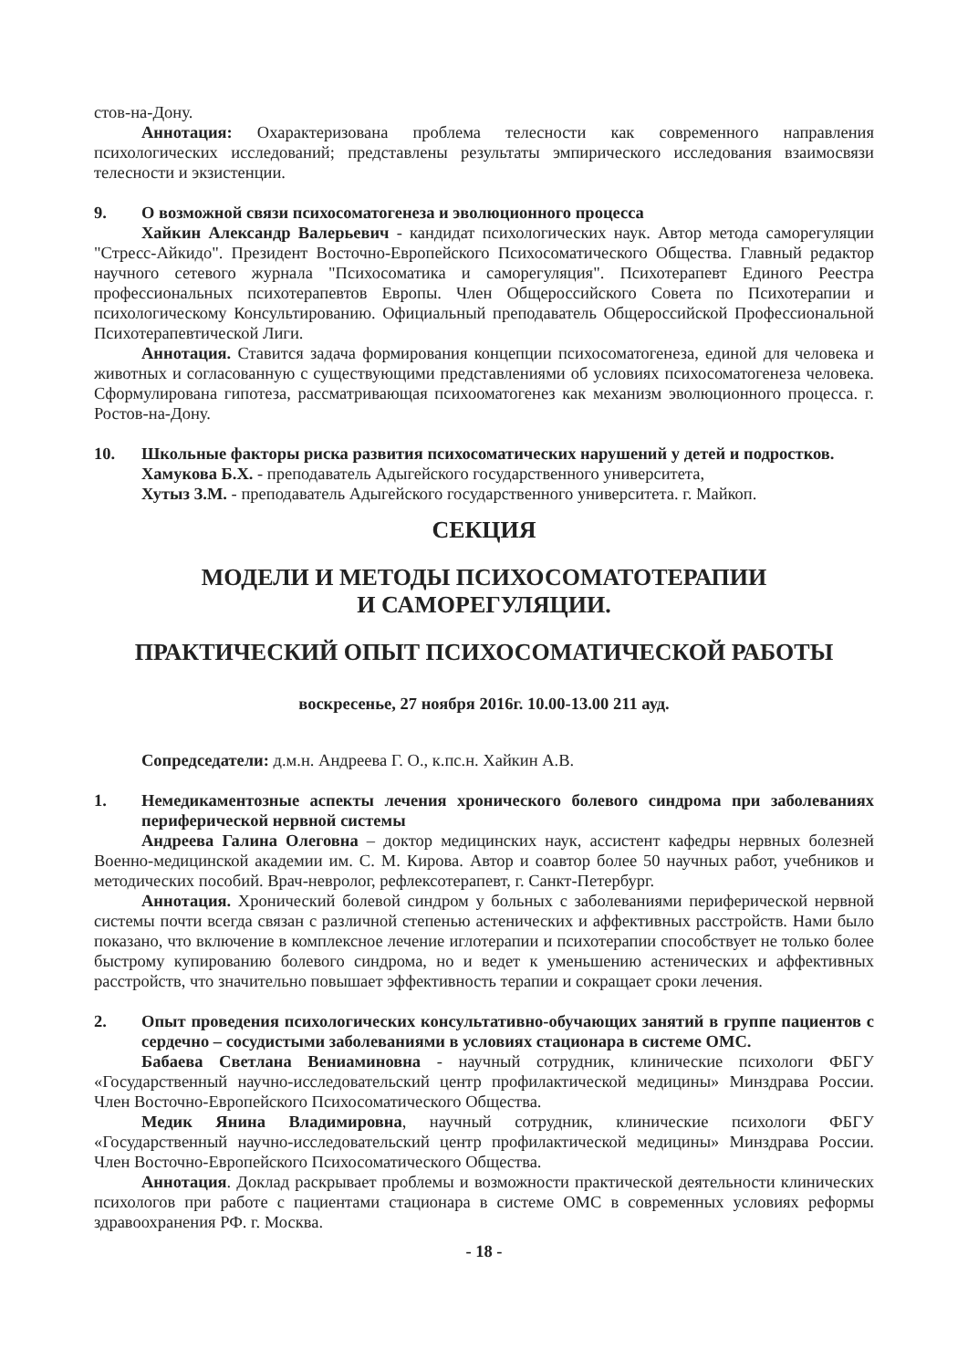стов-на-Дону.
Аннотация: Охарактеризована проблема телесности как современного направления психологических исследований; представлены результаты эмпирического исследования взаимосвязи телесности и экзистенции.
9. О возможной связи психосоматогенеза и эволюционного процесса
Хайкин Александр Валерьевич - кандидат психологических наук. Автор метода саморегуляции "Стресс-Айкидо". Президент Восточно-Европейского Психосоматического Общества. Главный редактор научного сетевого журнала "Психосоматика и саморегуляция". Психотерапевт Единого Реестра профессиональных психотерапевтов Европы. Член Общероссийского Совета по Психотерапии и психологическому Консультированию. Официальный преподаватель Общероссийской Профессиональной Психотерапевтической Лиги.
Аннотация. Ставится задача формирования концепции психосоматогенеза, единой для человека и животных и согласованную с существующими представлениями об условиях психосоматогенеза человека. Сформулирована гипотеза, рассматривающая психооматогенез как механизм эволюционного процесса. г. Ростов-на-Дону.
10. Школьные факторы риска развития психосоматических нарушений у детей и подростков.
Хамукова Б.Х. - преподаватель Адыгейского государственного университета,
Хутыз З.М. - преподаватель Адыгейского государственного университета. г. Майкоп.
СЕКЦИЯ
МОДЕЛИ И МЕТОДЫ ПСИХОСОМАТОТЕРАПИИ
И САМОРЕГУЛЯЦИИ.
ПРАКТИЧЕСКИЙ ОПЫТ ПСИХОСОМАТИЧЕСКОЙ РАБОТЫ
воскресенье, 27 ноября 2016г. 10.00-13.00 211 ауд.
Сопредседатели: д.м.н. Андреева Г. О., к.пс.н. Хайкин А.В.
1. Немедикаментозные аспекты лечения хронического болевого синдрома при заболеваниях периферической нервной системы
Андреева Галина Олеговна – доктор медицинских наук, ассистент кафедры нервных болезней Военно-медицинской академии им. С. М. Кирова. Автор и соавтор более 50 научных работ, учебников и методических пособий. Врач-невролог, рефлексотерапевт, г. Санкт-Петербург.
Аннотация. Хронический болевой синдром у больных с заболеваниями периферической нервной системы почти всегда связан с различной степенью астенических и аффективных расстройств. Нами было показано, что включение в комплексное лечение иглотерапии и психотерапии способствует не только более быстрому купированию болевого синдрома, но и ведет к уменьшению астенических и аффективных расстройств, что значительно повышает эффективность терапии и сокращает сроки лечения.
2. Опыт проведения психологических консультативно-обучающих занятий в группе пациентов с сердечно – сосудистыми заболеваниями в условиях стационара в системе ОМС.
Бабаева Светлана Вениаминовна - научный сотрудник, клинические психологи ФБГУ «Государственный научно-исследовательский центр профилактической медицины» Минздрава России. Член Восточно-Европейского Психосоматического Общества.
Медик Янина Владимировна, научный сотрудник, клинические психологи ФБГУ «Государственный научно-исследовательский центр профилактической медицины» Минздрава России. Член Восточно-Европейского Психосоматического Общества.
Аннотация. Доклад раскрывает проблемы и возможности практической деятельности клинических психологов при работе с пациентами стационара в системе ОМС в современных условиях реформы здравоохранения РФ. г. Москва.
- 18 -